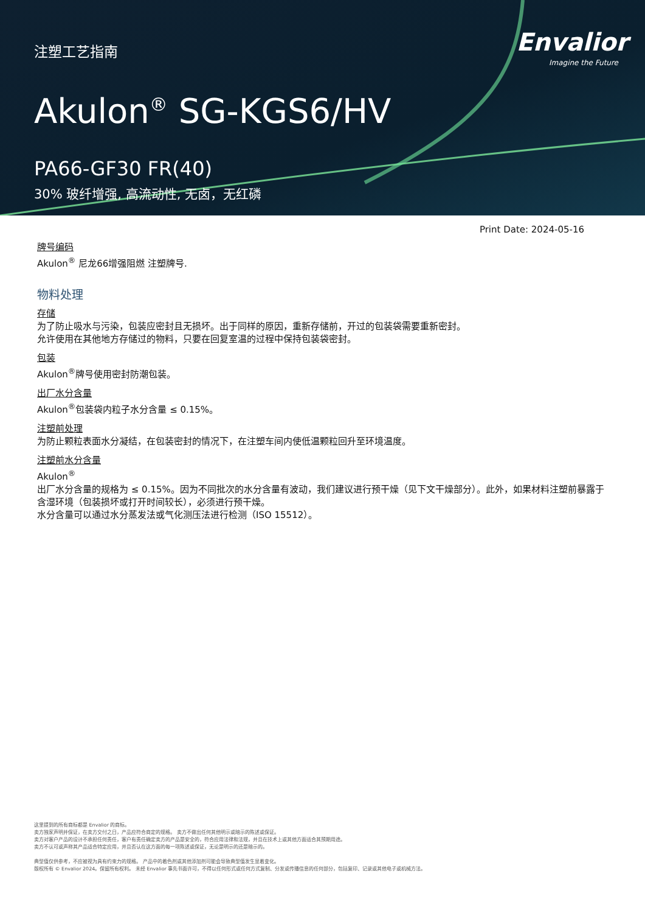注塑工艺指南
Envalior
Imagine the Future
Akulon<sup>®</sup> SG-KGS6/HV
PA66-GF30 FR(40)
30% 玻纤增强, 高流动性, 无卤，无红磷
Print Date: 2024-05-16
牌号编码
Akulon<sup>®</sup> 尼龙66增强阻燃 注塑牌号.
物料处理
存储
为了防止吸水与污染，包装应密封且无损坏。出于同样的原因，重新存储前，开过的包装袋需要重新密封。
允许使用在其他地方存储过的物料，只要在回复室温的过程中保持包装袋密封。
包装
Akulon<sup>®</sup>牌号使用密封防潮包装。
出厂水分含量
Akulon<sup>®</sup>包装袋内粒子水分含量 ≤ 0.15%。
注塑前处理
为防止颗粒表面水分凝结，在包装密封的情况下，在注塑车间内使低温颗粒回升至环境温度。
注塑前水分含量
Akulon<sup>®</sup>
出厂水分含量的规格为 ≤ 0.15%。因为不同批次的水分含量有波动，我们建议进行预干燥（见下文干燥部分）。此外，如果材料注塑前暴露于含湿环境（包装损坏或打开时间较长），必须进行预干燥。
水分含量可以通过水分蒸发法或气化测压法进行检测（ISO 15512）。
这里提到的所有商标都是 Envalior 的商标。
卖方独家声明并保证，在卖方交付之日，产品应符合商定的规格。 卖方不做出任何其他明示或暗示的陈述或保证。
卖方对客户产品的设计不承担任何责任，客户有责任确定卖方的产品是安全的，符合应用法律和法规，并且在技术上或其他方面适合其预期用途。
卖方不认可或声称其产品适合特定应用，并且否认在这方面的每一项陈述或保证，无论是明示的还是暗示的。
典型值仅供参考，不应被视为具有约束力的规格。 产品中的着色剂或其他添加剂可能会导致典型值发生显着变化。
版权所有 © Envalior 2024。保留所有权利。 未经 Envalior 事先书面许可，不得以任何形式或任何方式复制、分发或传播信息的任何部分，包括复印、记录或其他电子或机械方法。